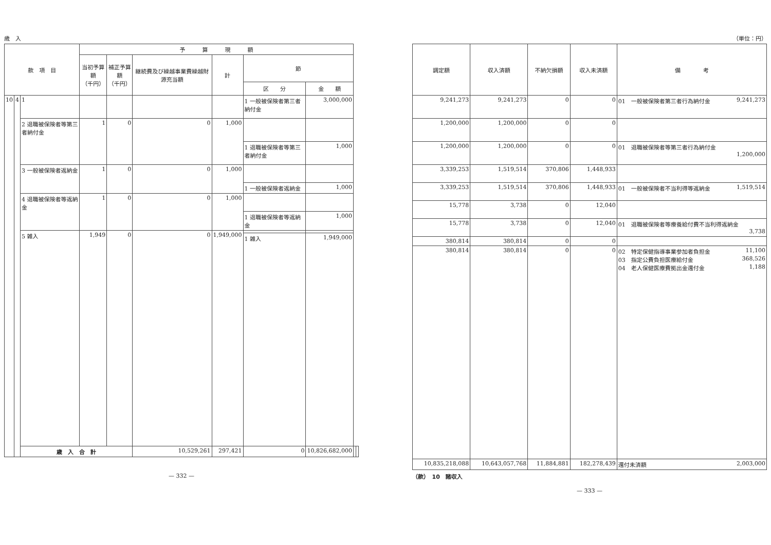歳　入
| 款 項 目 | | | 予 算 現 額 | | | | | | | |
| --- | --- | --- | --- | --- | --- | --- | --- | --- | --- | --- |
| | | | 当初予算額 （千円） | 補正予算額 （千円） | 継続費及び繰越事業費繰越財源充当額 | 計 | 節 | | | |
| | | | | | | | 区 分 | 金 額 | | |
| 10 | 4 | 1 | | | | | 1 一般被保険者第三者納付金 | 3,000,000 | | |
| | | 2 退職被保険者等第三者納付金 | 1 | 0 | 0 | 1,000 | | | | |
| | | | | | | | 1 退職被保険者等第三者納付金 | 1,000 | | |
| | | 3 一般被保険者返納金 | 1 | 0 | 0 | 1,000 | | | | |
| | | | | | | | 1 一般被保険者返納金 | 1,000 | | |
| | | 4 退職被保険者等返納金 | 1 | 0 | 0 | 1,000 | | | | |
| | | | | | | | 1 退職被保険者等返納金 | 1,000 | | |
| | | 5 雑入 | 1,949 | 0 | 0 | 1,949,000 | | | | |
| | | | | | | | 1 雑入 | 1,949,000 | | |
| | | 歳 入 合 計 | | | 10,529,261 | 297,421 | 0 | 10,826,682,000 | | |
— 332 —
（単位：円）
| 調定額 | 収入済額 | 不納欠損額 | 収入未済額 | 備 考 |
| --- | --- | --- | --- | --- |
| 9,241,273 | 9,241,273 | 0 | 0 | 01 一般被保険者第三者行為納付金 9,241,273 |
| 1,200,000 | 1,200,000 | 0 | 0 | |
| 1,200,000 | 1,200,000 | 0 | 0 | 01 退職被保険者等第三者行為納付金 1,200,000 |
| 3,339,253 | 1,519,514 | 370,806 | 1,448,933 | |
| 3,339,253 | 1,519,514 | 370,806 | 1,448,933 | 01 一般被保険者不当利得等返納金 1,519,514 |
| 15,778 | 3,738 | 0 | 12,040 | |
| 15,778 | 3,738 | 0 | 12,040 | 01 退職被保険者等療養給付費不当利得返納金 3,738 |
| 380,814 | 380,814 | 0 | 0 | |
| 380,814 | 380,814 | 0 | 0 | 02 特定保健指導事業参加者負担金 11,100 03 指定公費負担医療給付金 368,526 04 老人保健医療費拠出金還付金 1,188 |
| 10,835,218,088 | 10,643,057,768 | 11,884,881 | 182,278,439 | 還付未済額 2,003,000 |
（款）　10　諸収入
— 333 —